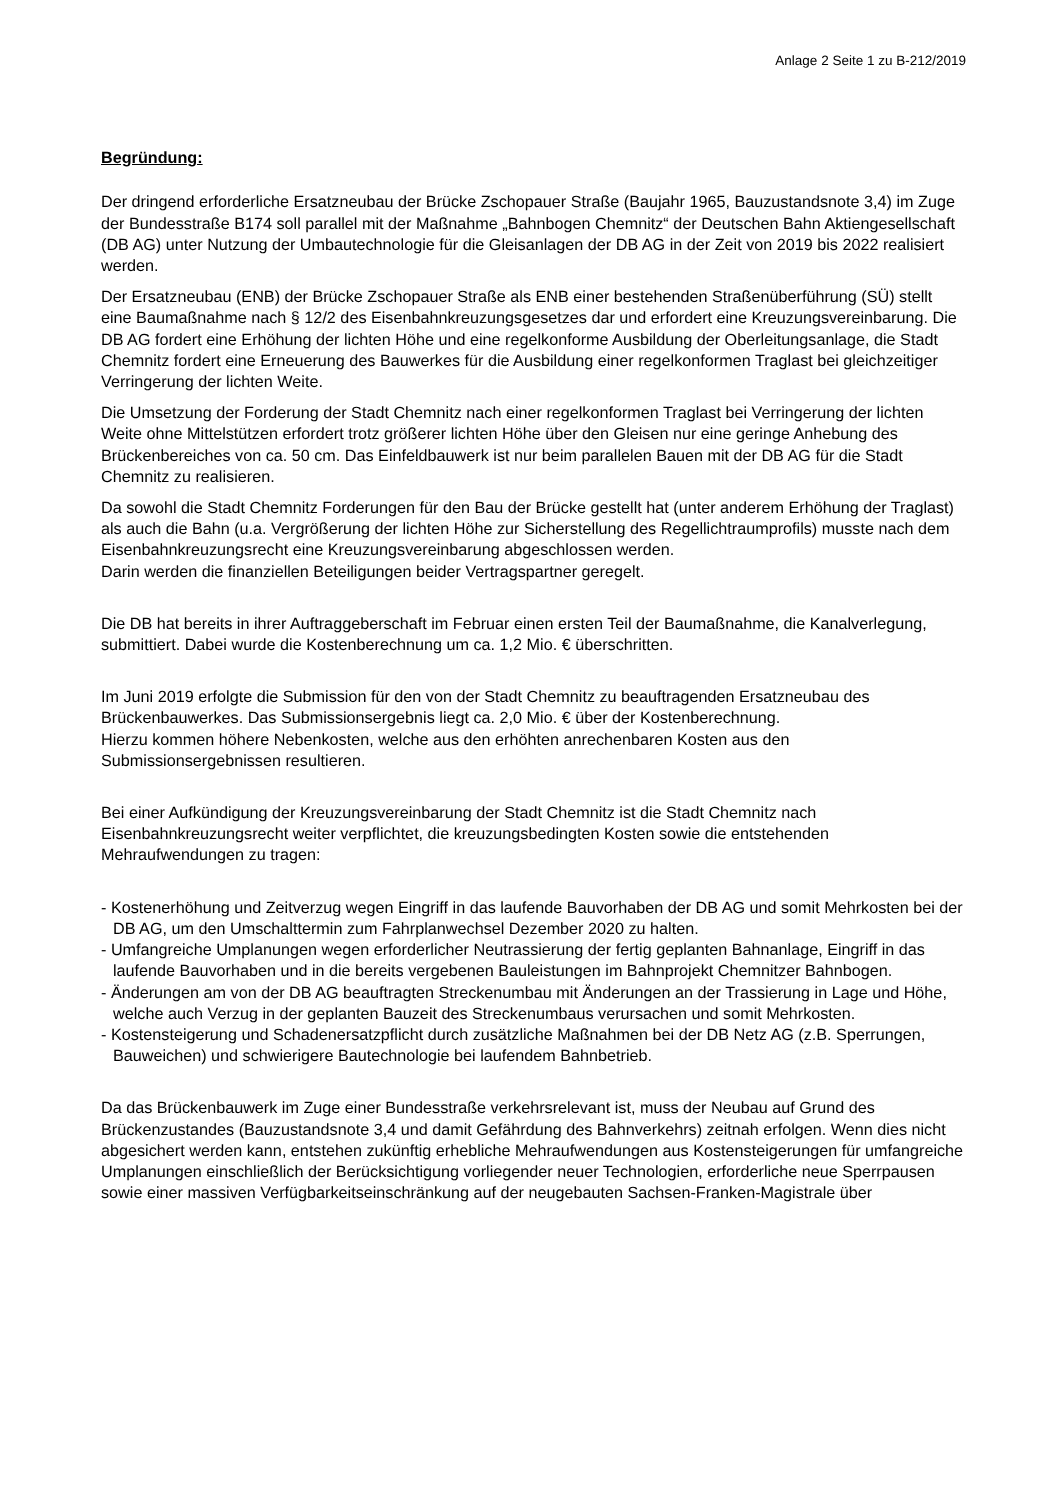Anlage 2 Seite 1 zu B-212/2019
Begründung:
Der dringend erforderliche Ersatzneubau der Brücke Zschopauer Straße (Baujahr 1965, Bauzustandsnote 3,4) im Zuge der Bundesstraße B174 soll parallel mit der Maßnahme „Bahnbogen Chemnitz“ der Deutschen Bahn Aktiengesellschaft (DB AG) unter Nutzung der Umbautechnologie für die Gleisanlagen der DB AG in der Zeit von 2019 bis 2022 realisiert werden.
Der Ersatzneubau (ENB) der Brücke Zschopauer Straße als ENB einer bestehenden Straßenüberführung (SÜ) stellt eine Baumaßnahme nach § 12/2 des Eisenbahnkreuzungsgesetzes dar und erfordert eine Kreuzungsvereinbarung. Die DB AG fordert eine Erhöhung der lichten Höhe und eine regelkonforme Ausbildung der Oberleitungsanlage, die Stadt Chemnitz fordert eine Erneuerung des Bauwerkes für die Ausbildung einer regelkonformen Traglast bei gleichzeitiger Verringerung der lichten Weite.
Die Umsetzung der Forderung der Stadt Chemnitz nach einer regelkonformen Traglast bei Verringerung der lichten Weite ohne Mittelstützen erfordert trotz größerer lichten Höhe über den Gleisen nur eine geringe Anhebung des Brückenbereiches von ca. 50 cm. Das Einfeldbauwerk ist nur beim parallelen Bauen mit der DB AG für die Stadt Chemnitz zu realisieren.
Da sowohl die Stadt Chemnitz Forderungen für den Bau der Brücke gestellt hat (unter anderem Erhöhung der Traglast) als auch die Bahn (u.a. Vergrößerung der lichten Höhe zur Sicherstellung des Regellichtraumprofils) musste nach dem Eisenbahnkreuzungsrecht eine Kreuzungsvereinbarung abgeschlossen werden.
Darin werden die finanziellen Beteiligungen beider Vertragspartner geregelt.
Die DB hat bereits in ihrer Auftraggeberschaft im Februar einen ersten Teil der Baumaßnahme, die Kanalverlegung, submittiert. Dabei wurde die Kostenberechnung um ca. 1,2 Mio. € überschritten.
Im Juni 2019 erfolgte die Submission für den von der Stadt Chemnitz zu beauftragenden Ersatzneubau des Brückenbauwerkes. Das Submissionsergebnis liegt ca. 2,0 Mio. € über der Kostenberechnung.
Hierzu kommen höhere Nebenkosten, welche aus den erhöhten anrechenbaren Kosten aus den Submissionsergebnissen resultieren.
Bei einer Aufkündigung der Kreuzungsvereinbarung der Stadt Chemnitz ist die Stadt Chemnitz nach Eisenbahnkreuzungsrecht weiter verpflichtet, die kreuzungsbedingten Kosten sowie die entstehenden Mehraufwendungen zu tragen:
- Kostenerhöhung und Zeitverzug wegen Eingriff in das laufende Bauvorhaben der DB AG und somit Mehrkosten bei der DB AG, um den Umschalttermin zum Fahrplanwechsel Dezember 2020 zu halten.
- Umfangreiche Umplanungen wegen erforderlicher Neutrassierung der fertig geplanten Bahnanlage, Eingriff in das laufende Bauvorhaben und in die bereits vergebenen Bauleistungen im Bahnprojekt Chemnitzer Bahnbogen.
- Änderungen am von der DB AG beauftragten Streckenumbau mit Änderungen an der Trassierung in Lage und Höhe, welche auch Verzug in der geplanten Bauzeit des Streckenumbaus verursachen und somit Mehrkosten.
- Kostensteigerung und Schadenersatzpflicht durch zusätzliche Maßnahmen bei der DB Netz AG (z.B. Sperrungen, Bauweichen) und schwierigere Bautechnologie bei laufendem Bahnbetrieb.
Da das Brückenbauwerk im Zuge einer Bundesstraße verkehrsrelevant ist, muss der Neubau auf Grund des Brückenzustandes (Bauzustandsnote 3,4 und damit Gefährdung des Bahnverkehrs) zeitnah erfolgen. Wenn dies nicht abgesichert werden kann, entstehen zukünftig erhebliche Mehraufwendungen aus Kostensteigerungen für umfangreiche Umplanungen einschließlich der Berücksichtigung vorliegender neuer Technologien, erforderliche neue Sperrpausen sowie einer massiven Verfügbarkeitseinschränkung auf der neugebauten Sachsen-Franken-Magistrale über